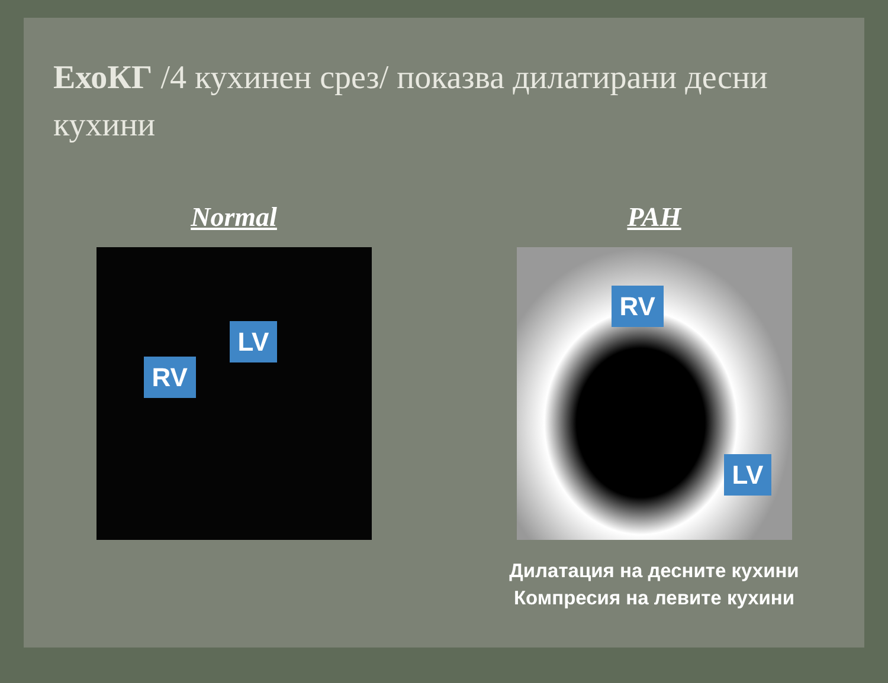ЕхоКГ /4 кухинен срез/ показва дилатирани десни кухини
Normal
LV RV
PAH
RV LV
Дилатация на десните кухини
Компресия на левите кухини